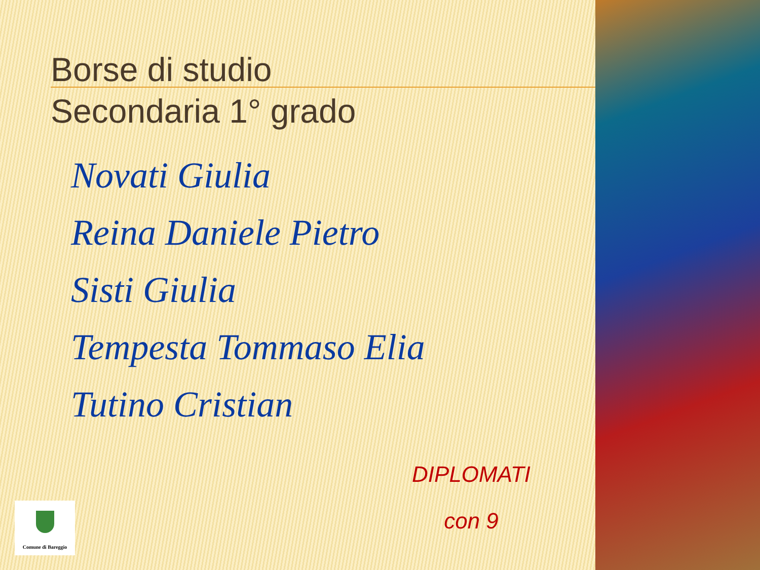Borse di studio
Secondaria 1° grado
Novati Giulia
Reina Daniele Pietro
Sisti Giulia
Tempesta Tommaso Elia
Tutino Cristian
DIPLOMATI
con 9
Comune di Bareggio